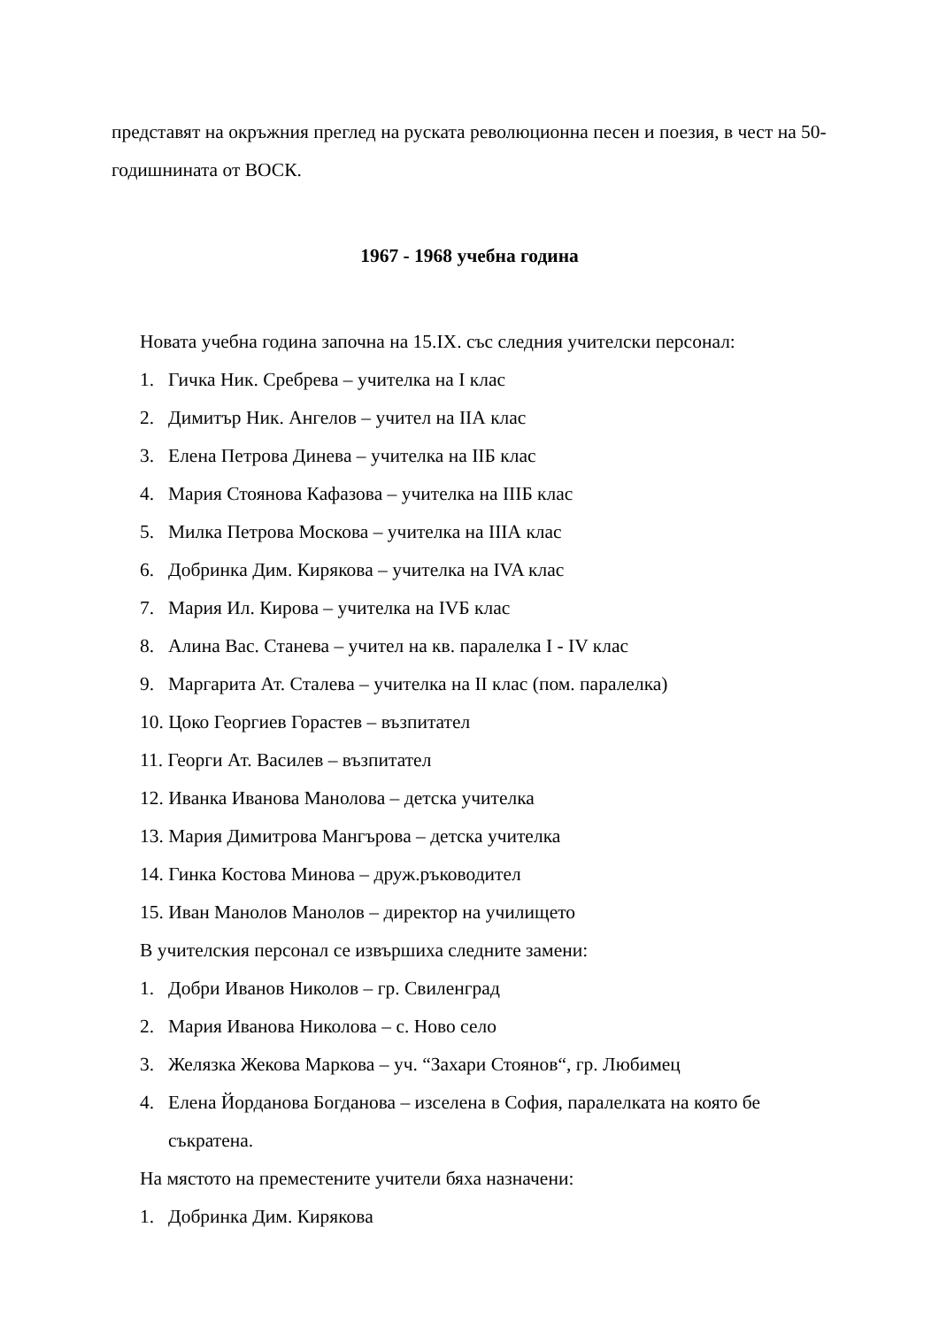представят на окръжния преглед на руската революционна песен и поезия, в чест на 50-годишнината от ВОСК.
1967 - 1968 учебна година
Новата учебна година започна на 15.IX. със следния учителски персонал:
1. Гичка Ник. Сребрева – учителка на I клас
2. Димитър Ник. Ангелов – учител на IIА клас
3. Елена Петрова Динева – учителка на IIБ клас
4. Мария Стоянова Кафазова – учителка на IIIБ клас
5. Милка Петрова Москова – учителка на IIIА клас
6. Добринка Дим. Кирякова – учителка на IVA клас
7. Мария Ил. Кирова – учителка на IVБ клас
8. Алина Вас. Станева – учител на кв. паралелка I - IV клас
9. Маргарита Ат. Сталева – учителка на II клас (пом. паралелка)
10. Цоко Георгиев Горастев – възпитател
11. Георги Ат. Василев – възпитател
12. Иванка Иванова Манолова – детска учителка
13. Мария Димитрова Мангърова – детска учителка
14. Гинка Костова Минова – друж.ръководител
15. Иван Манолов Манолов – директор на училището
В учителския персонал се извършиха следните замени:
1. Добри Иванов Николов – гр. Свиленград
2. Мария Иванова Николова – с. Ново село
3. Желязка Жекова Маркова – уч. “Захари Стоянов“, гр. Любимец
4. Елена Йорданова Богданова – изселена в София, паралелката на която бе съкратена.
На мястото на преместените учители бяха назначени:
1. Добринка Дим. Кирякова